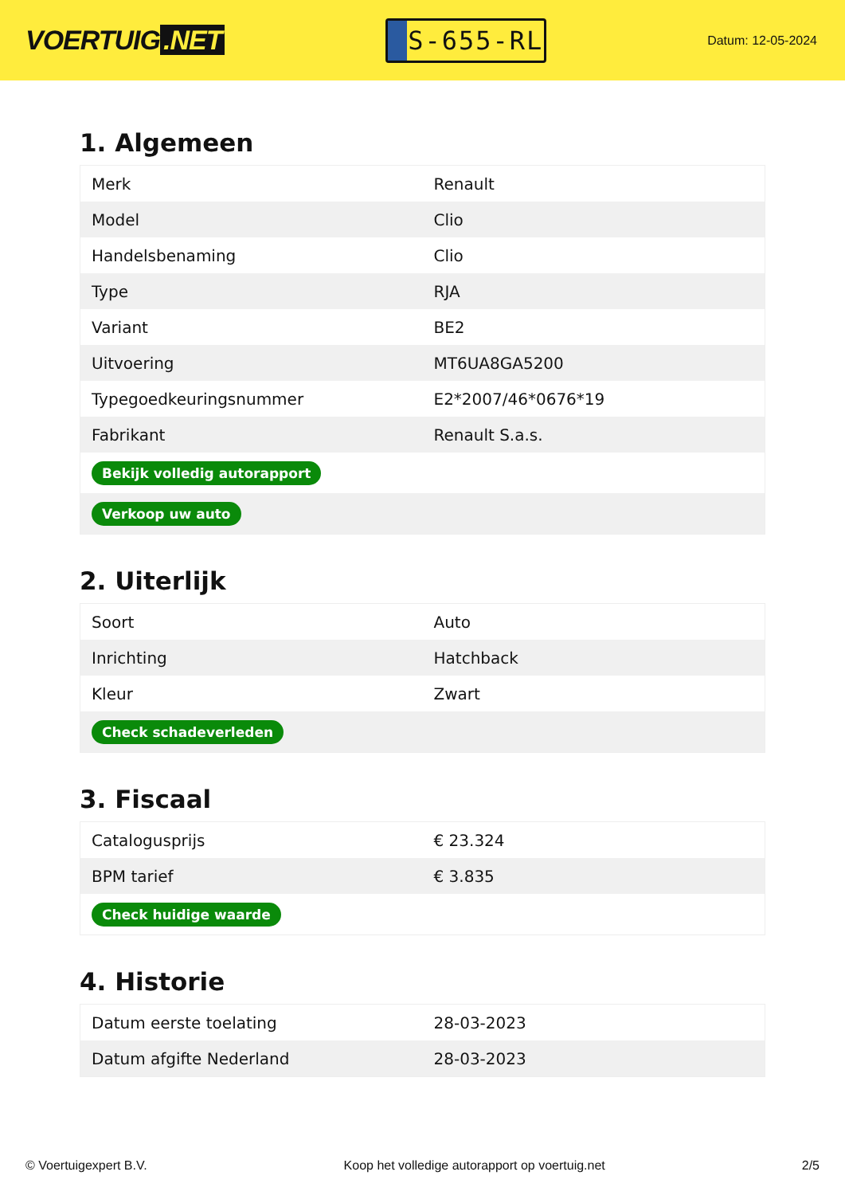VOERTUIG.NET
S-655-RL
Datum: 12-05-2024
1. Algemeen
| Merk | Renault |
| Model | Clio |
| Handelsbenaming | Clio |
| Type | RJA |
| Variant | BE2 |
| Uitvoering | MT6UA8GA5200 |
| Typegoedkeuringsnummer | E2*2007/46*0676*19 |
| Fabrikant | Renault S.a.s. |
| Bekijk volledig autorapport | |
| Verkoop uw auto | |
2. Uiterlijk
| Soort | Auto |
| Inrichting | Hatchback |
| Kleur | Zwart |
| Check schadeverleden | |
3. Fiscaal
| Catalogusprijs | € 23.324 |
| BPM tarief | € 3.835 |
| Check huidige waarde | |
4. Historie
| Datum eerste toelating | 28-03-2023 |
| Datum afgifte Nederland | 28-03-2023 |
© Voertuigexpert B.V. Koop het volledige autorapport op voertuig.net 2/5